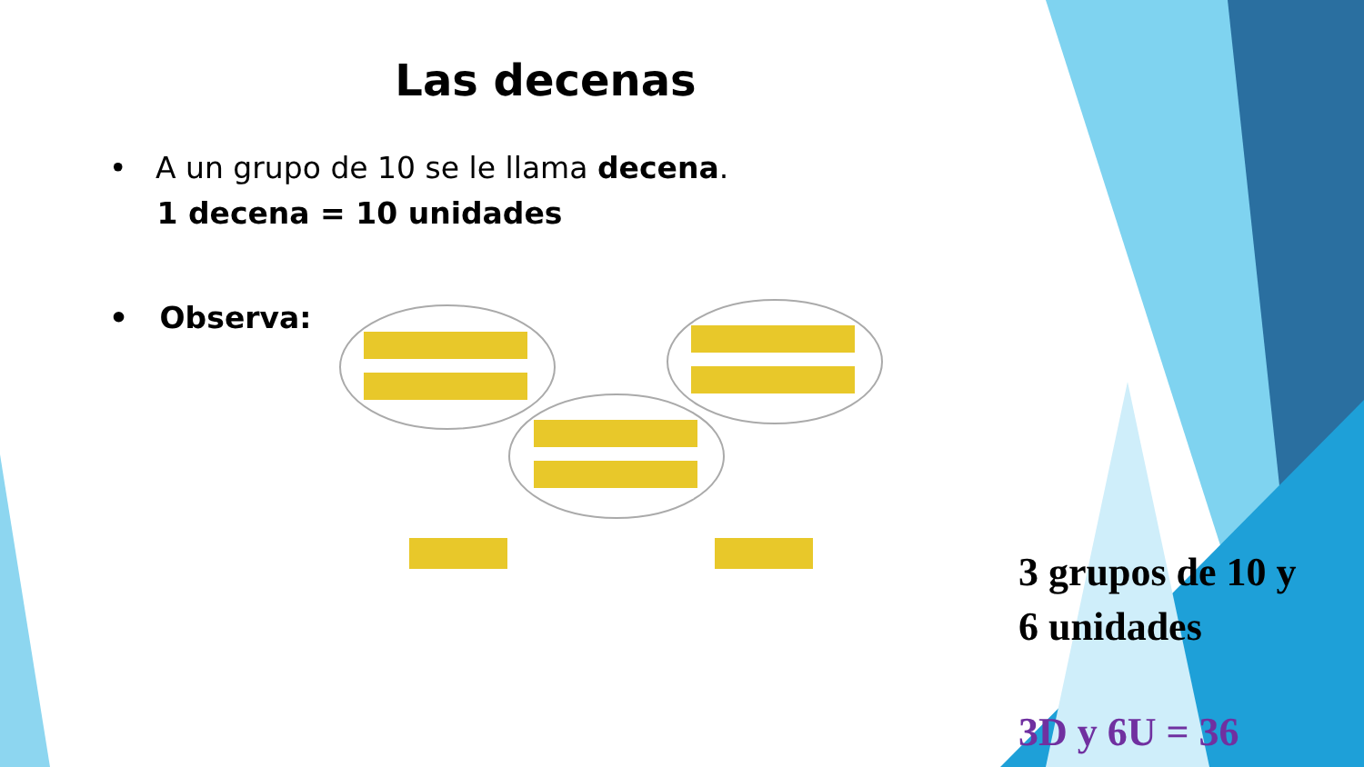Las decenas
• A un grupo de 10 se le llama decena.
1 decena = 10 unidades
• Observa:
3 grupos de 10 y
6 unidades
3D y 6U = 36